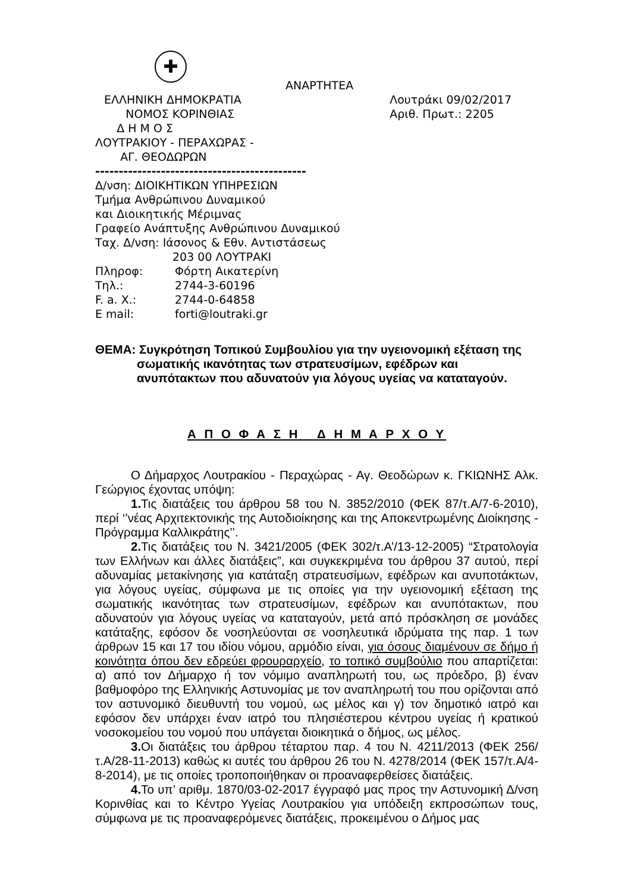✚
ΑΝΑΡΤΗΤΕΑ
ΕΛΛΗΝΙΚΗ ΔΗΜΟΚΡΑΤΙΑ
ΝΟΜΟΣ ΚΟΡΙΝΘΙΑΣ
Λουτράκι 09/02/2017
Αριθ. Πρωτ.: 2205
Δ Η Μ Ο Σ
ΛΟΥΤΡΑΚΙΟΥ - ΠΕΡΑΧΩΡΑΣ -
ΑΓ. ΘΕΟΔΩΡΩΝ
---------------------------------------------
Δ/νση: ΔΙΟΙΚΗΤΙΚΩΝ ΥΠΗΡΕΣΙΩΝ
Τμήμα Ανθρώπινου Δυναμικού
και Διοικητικής Μέριμνας
Γραφείο Ανάπτυξης Ανθρώπινου Δυναμικού
Ταχ. Δ/νση: Ιάσονος & Εθν. Αντιστάσεως
203 00 ΛΟΥΤΡΑΚΙ
Πληροφ: Φόρτη Αικατερίνη
Τηλ.: 2744-3-60196
F. a. X.: 2744-0-64858
E mail: forti@loutraki.gr
ΘΕΜΑ: Συγκρότηση Τοπικού Συμβουλίου για την υγειονομική εξέταση της σωματικής ικανότητας των στρατευσίμων, εφέδρων και ανυπότακτων που αδυνατούν για λόγους υγείας να καταταγούν.
Α Π Ο Φ Α Σ Η Δ Η Μ Α Ρ Χ Ο Υ
Ο Δήμαρχος Λουτρακίου - Περαχώρας - Αγ. Θεοδώρων κ. ΓΚΙΩΝΗΣ Αλκ. Γεώργιος έχοντας υπόψη:
1. Τις διατάξεις του άρθρου 58 του Ν. 3852/2010 (ΦΕΚ 87/τ.Α/7-6-2010), περί ‘’νέας Αρχιτεκτονικής της Αυτοδιοίκησης και της Αποκεντρωμένης Διοίκησης - Πρόγραμμα Καλλικράτης’’.
2. Τις διατάξεις του Ν. 3421/2005 (ΦΕΚ 302/τ.Α’/13-12-2005) “Στρατολογία των Ελλήνων και άλλες διατάξεις”, και συγκεκριμένα του άρθρου 37 αυτού, περί αδυναμίας μετακίνησης για κατάταξη στρατευσίμων, εφέδρων και ανυποτάκτων, για λόγους υγείας, σύμφωνα με τις οποίες για την υγειονομική εξέταση της σωματικής ικανότητας των στρατευσίμων, εφέδρων και ανυπότακτων, που αδυνατούν για λόγους υγείας να καταταγούν, μετά από πρόσκληση σε μονάδες κατάταξης, εφόσον δε νοσηλεύονται σε νοσηλευτικά ιδρύματα της παρ. 1 των άρθρων 15 και 17 του ιδίου νόμου, αρμόδιο είναι, για όσους διαμένουν σε δήμο ή κοινότητα όπου δεν εδρεύει φρουραρχείο, το τοπικό συμβούλιο που απαρτίζεται: α) από τον Δήμαρχο ή τον νόμιμο αναπληρωτή του, ως πρόεδρο, β) έναν βαθμοφόρο της Ελληνικής Αστυνομίας με τον αναπληρωτή του που ορίζονται από τον αστυνομικό διευθυντή του νομού, ως μέλος και γ) τον δημοτικό ιατρό και εφόσον δεν υπάρχει έναν ιατρό του πλησιέστερου κέντρου υγείας ή κρατικού νοσοκομείου του νομού που υπάγεται διοικητικά ο δήμος, ως μέλος.
3. Οι διατάξεις του άρθρου τέταρτου παρ. 4 του Ν. 4211/2013 (ΦΕΚ 256/τ.Α/28-11-2013) καθώς κι αυτές του άρθρου 26 του Ν. 4278/2014 (ΦΕΚ 157/τ.Α/4-8-2014), με τις οποίες τροποποιήθηκαν οι προαναφερθείσες διατάξεις.
4. Το υπ’ αριθμ. 1870/03-02-2017 έγγραφό μας προς την Αστυνομική Δ/νση Κορινθίας και το Κέντρο Υγείας Λουτρακίου για υπόδειξη εκπροσώπων τους, σύμφωνα με τις προαναφερόμενες διατάξεις, προκειμένου ο Δήμος μας